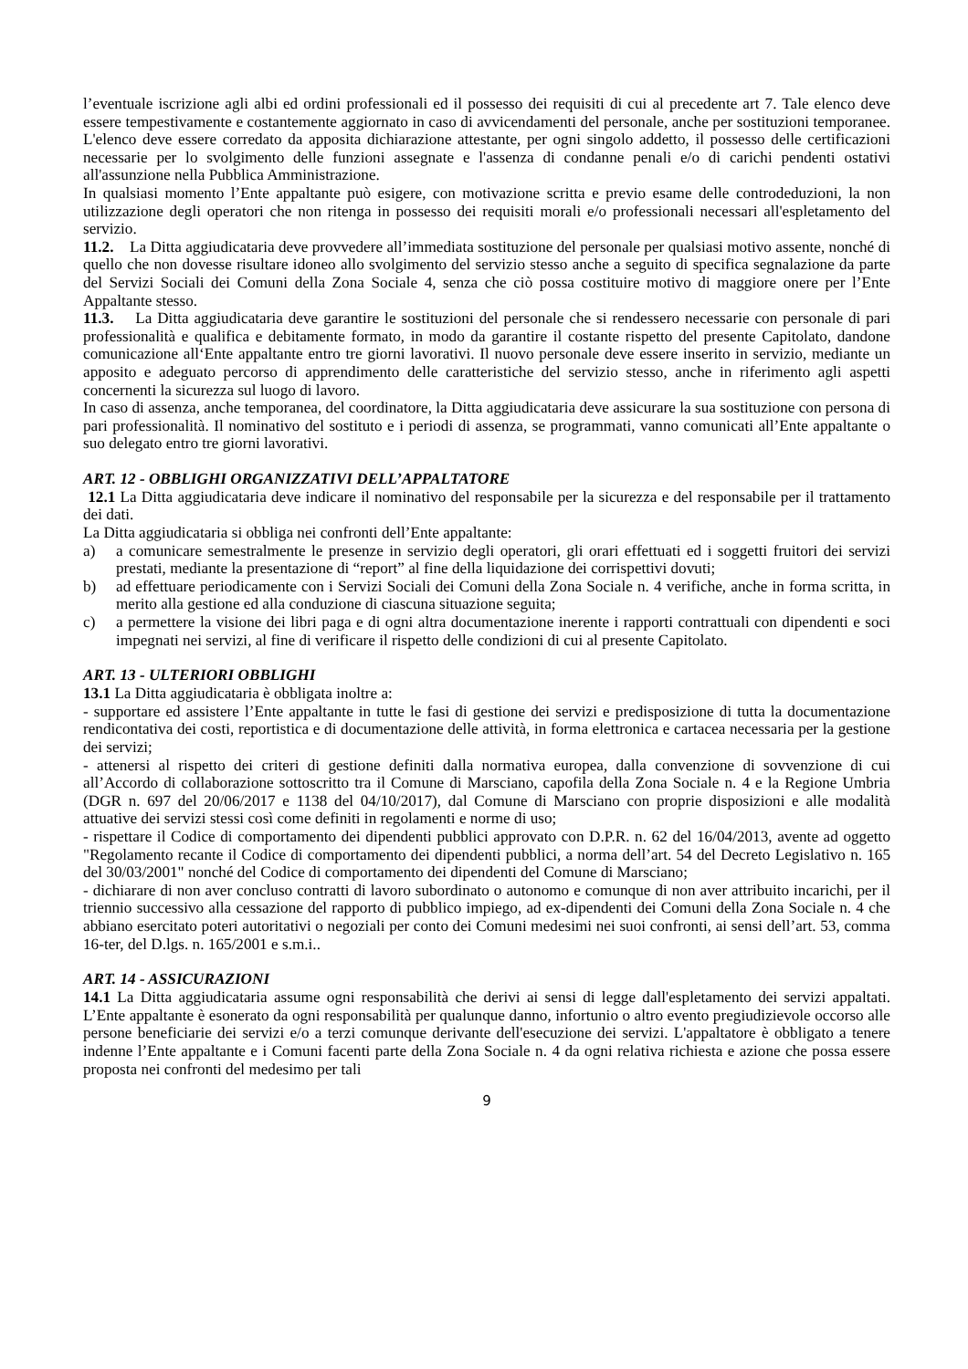l’eventuale iscrizione agli albi ed ordini professionali ed il possesso dei requisiti di cui al precedente art 7. Tale elenco deve essere tempestivamente e costantemente aggiornato in caso di avvicendamenti del personale, anche per sostituzioni temporanee. L'elenco deve essere corredato da apposita dichiarazione attestante, per ogni singolo addetto, il possesso delle certificazioni necessarie per lo svolgimento delle funzioni assegnate e l'assenza di condanne penali e/o di carichi pendenti ostativi all'assunzione nella Pubblica Amministrazione.
In qualsiasi momento l’Ente appaltante può esigere, con motivazione scritta e previo esame delle controdeduzioni, la non utilizzazione degli operatori che non ritenga in possesso dei requisiti morali e/o professionali necessari all'espletamento del servizio.
11.2. La Ditta aggiudicataria deve provvedere all’immediata sostituzione del personale per qualsiasi motivo assente, nonché di quello che non dovesse risultare idoneo allo svolgimento del servizio stesso anche a seguito di specifica segnalazione da parte del Servizi Sociali dei Comuni della Zona Sociale 4, senza che ciò possa costituire motivo di maggiore onere per l’Ente Appaltante stesso.
11.3. La Ditta aggiudicataria deve garantire le sostituzioni del personale che si rendessero necessarie con personale di pari professionalità e qualifica e debitamente formato, in modo da garantire il costante rispetto del presente Capitolato, dandone comunicazione all‘Ente appaltante entro tre giorni lavorativi. Il nuovo personale deve essere inserito in servizio, mediante un apposito e adeguato percorso di apprendimento delle caratteristiche del servizio stesso, anche in riferimento agli aspetti concernenti la sicurezza sul luogo di lavoro.
In caso di assenza, anche temporanea, del coordinatore, la Ditta aggiudicataria deve assicurare la sua sostituzione con persona di pari professionalità. Il nominativo del sostituto e i periodi di assenza, se programmati, vanno comunicati all’Ente appaltante o suo delegato entro tre giorni lavorativi.
ART. 12 - OBBLIGHI ORGANIZZATIVI DELL’APPALTATORE
12.1 La Ditta aggiudicataria deve indicare il nominativo del responsabile per la sicurezza e del responsabile per il trattamento dei dati.
La Ditta aggiudicataria si obbliga nei confronti dell’Ente appaltante:
a) a comunicare semestralmente le presenze in servizio degli operatori, gli orari effettuati ed i soggetti fruitori dei servizi prestati, mediante la presentazione di “report” al fine della liquidazione dei corrispettivi dovuti;
b) ad effettuare periodicamente con i Servizi Sociali dei Comuni della Zona Sociale n. 4 verifiche, anche in forma scritta, in merito alla gestione ed alla conduzione di ciascuna situazione seguita;
c) a permettere la visione dei libri paga e di ogni altra documentazione inerente i rapporti contrattuali con dipendenti e soci impegnati nei servizi, al fine di verificare il rispetto delle condizioni di cui al presente Capitolato.
ART. 13 - ULTERIORI OBBLIGHI
13.1 La Ditta aggiudicataria è obbligata inoltre a:
- supportare ed assistere l’Ente appaltante in tutte le fasi di gestione dei servizi e predisposizione di tutta la documentazione rendicontativa dei costi, reportistica e di documentazione delle attività, in forma elettronica e cartacea necessaria per la gestione dei servizi;
- attenersi al rispetto dei criteri di gestione definiti dalla normativa europea, dalla convenzione di sovvenzione di cui all’Accordo di collaborazione sottoscritto tra il Comune di Marsciano, capofila della Zona Sociale n. 4 e la Regione Umbria (DGR n. 697 del 20/06/2017 e 1138 del 04/10/2017), dal Comune di Marsciano con proprie disposizioni e alle modalità attuative dei servizi stessi così come definiti in regolamenti e norme di uso;
- rispettare il Codice di comportamento dei dipendenti pubblici approvato con D.P.R. n. 62 del 16/04/2013, avente ad oggetto "Regolamento recante il Codice di comportamento dei dipendenti pubblici, a norma dell’art. 54 del Decreto Legislativo n. 165 del 30/03/2001" nonché del Codice di comportamento dei dipendenti del Comune di Marsciano;
- dichiarare di non aver concluso contratti di lavoro subordinato o autonomo e comunque di non aver attribuito incarichi, per il triennio successivo alla cessazione del rapporto di pubblico impiego, ad ex-dipendenti dei Comuni della Zona Sociale n. 4 che abbiano esercitato poteri autoritativi o negoziali per conto dei Comuni medesimi nei suoi confronti, ai sensi dell’art. 53, comma 16-ter, del D.lgs. n. 165/2001 e s.m.i..
ART. 14 - ASSICURAZIONI
14.1 La Ditta aggiudicataria assume ogni responsabilità che derivi ai sensi di legge dall'espletamento dei servizi appaltati. L’Ente appaltante è esonerato da ogni responsabilità per qualunque danno, infortunio o altro evento pregiudizievole occorso alle persone beneficiarie dei servizi e/o a terzi comunque derivante dell'esecuzione dei servizi. L'appaltatore è obbligato a tenere indenne l’Ente appaltante e i Comuni facenti parte della Zona Sociale n. 4 da ogni relativa richiesta e azione che possa essere proposta nei confronti del medesimo per tali
9